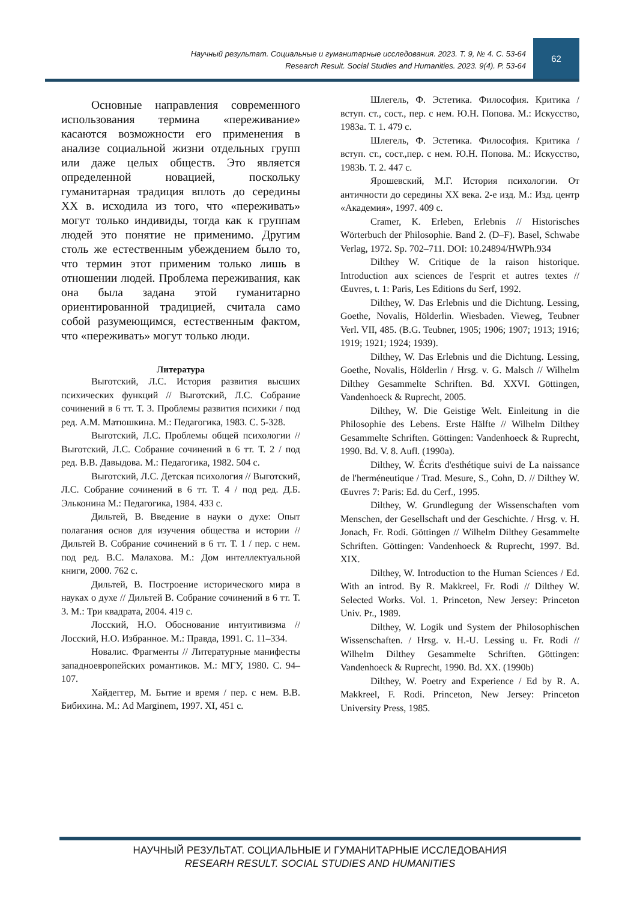Научный результат. Социальные и гуманитарные исследования. 2023. Т. 9, № 4. С. 53-64
Research Result. Social Studies and Humanities. 2023. 9(4). P. 53-64
62
Основные направления современного использования термина «переживание» касаются возможности его применения в анализе социальной жизни отдельных групп или даже целых обществ. Это является определенной новацией, поскольку гуманитарная традиция вплоть до середины XX в. исходила из того, что «переживать» могут только индивиды, тогда как к группам людей это понятие не применимо. Другим столь же естественным убеждением было то, что термин этот применим только лишь в отношении людей. Проблема переживания, как она была задана этой гуманитарно ориентированной традицией, считала само собой разумеющимся, естественным фактом, что «переживать» могут только люди.
Литература
Выготский, Л.С. История развития высших психических функций // Выготский, Л.С. Собрание сочинений в 6 тт. Т. 3. Проблемы развития психики / под ред. А.М. Матюшкина. М.: Педагогика, 1983. С. 5-328.
Выготский, Л.С. Проблемы общей психологии // Выготский, Л.С. Собрание сочинений в 6 тт. Т. 2 / под ред. В.В. Давыдова. М.: Педагогика, 1982. 504 с.
Выготский, Л.С. Детская психология // Выготский, Л.С. Собрание сочинений в 6 тт. Т. 4 / под ред. Д.Б. Эльконина М.: Педагогика, 1984. 433 с.
Дильтей, В. Введение в науки о духе: Опыт полагания основ для изучения общества и истории // Дильтей В. Собрание сочинений в 6 тт. Т. 1 / пер. с нем. под ред. В.С. Малахова. М.: Дом интеллектуальной книги, 2000. 762 с.
Дильтей, В. Построение исторического мира в науках о духе // Дильтей В. Собрание сочинений в 6 тт. Т. 3. М.: Три квадрата, 2004. 419 с.
Лосский, Н.О. Обоснование интуитивизма // Лосский, Н.О. Избранное. М.: Правда, 1991. С. 11–334.
Новалис. Фрагменты // Литературные манифесты западноевропейских романтиков. М.: МГУ, 1980. С. 94–107.
Хайдеггер, М. Бытие и время / пер. с нем. В.В. Бибихина. М.: Ad Marginem, 1997. XI, 451 с.
Шлегель, Ф. Эстетика. Философия. Критика / вступ. ст., сост., пер. с нем. Ю.Н. Попова. М.: Искусство, 1983a. Т. 1. 479 с.
Шлегель, Ф. Эстетика. Философия. Критика / вступ. ст., сост.,пер. с нем. Ю.Н. Попова. М.: Искусство, 1983b. Т. 2. 447 с.
Ярошевский, М.Г. История психологии. От античности до середины XX века. 2-е изд. М.: Изд. центр «Академия», 1997. 409 с.
Cramer, K. Erleben, Erlebnis // Historisches Wörterbuch der Philosophie. Band 2. (D–F). Basel, Schwabe Verlag, 1972. Sp. 702–711. DOI: 10.24894/HWPh.934
Dilthey W. Critique de la raison historique. Introduction aux sciences de l'esprit et autres textes // Œuvres, t. 1: Paris, Les Editions du Serf, 1992.
Dilthey, W. Das Erlebnis und die Dichtung. Lessing, Goethe, Novalis, Hölderlin. Wiesbaden. Vieweg, Teubner Verl. VII, 485. (B.G. Teubner, 1905; 1906; 1907; 1913; 1916; 1919; 1921; 1924; 1939).
Dilthey, W. Das Erlebnis und die Dichtung. Lessing, Goethe, Novalis, Hölderlin / Hrsg. v. G. Malsch // Wilhelm Dilthey Gesammelte Schriften. Bd. XXVI. Göttingen, Vandenhoeck & Ruprecht, 2005.
Dilthey, W. Die Geistige Welt. Einleitung in die Philosophie des Lebens. Erste Hälfte // Wilhelm Dilthey Gesammelte Schriften. Göttingen: Vandenhoeck & Ruprecht, 1990. Bd. V. 8. Aufl. (1990a).
Dilthey, W. Écrits d'esthétique suivi de La naissance de l'herméneutique / Trad. Mesure, S., Cohn, D. // Dilthey W. Œuvres 7: Paris: Ed. du Cerf., 1995.
Dilthey, W. Grundlegung der Wissenschaften vom Menschen, der Gesellschaft und der Geschichte. / Hrsg. v. H. Jonach, Fr. Rodi. Göttingen // Wilhelm Dilthey Gesammelte Schriften. Göttingen: Vandenhoeck & Ruprecht, 1997. Bd. XIX.
Dilthey, W. Introduction to the Human Sciences / Ed. With an introd. By R. Makkreel, Fr. Rodi // Dilthey W. Selected Works. Vol. 1. Princeton, New Jersey: Princeton Univ. Pr., 1989.
Dilthey, W. Logik und System der Philosophischen Wissenschaften. / Hrsg. v. H.-U. Lessing u. Fr. Rodi // Wilhelm Dilthey Gesammelte Schriften. Göttingen: Vandenhoeck & Ruprecht, 1990. Bd. XX. (1990b)
Dilthey, W. Poetry and Experience / Ed by R. A. Makkreel, F. Rodi. Princeton, New Jersey: Princeton University Press, 1985.
НАУЧНЫЙ РЕЗУЛЬТАТ. СОЦИАЛЬНЫЕ И ГУМАНИТАРНЫЕ ИССЛЕДОВАНИЯ
RESEARH RESULT. SOCIAL STUDIES AND HUMANITIES